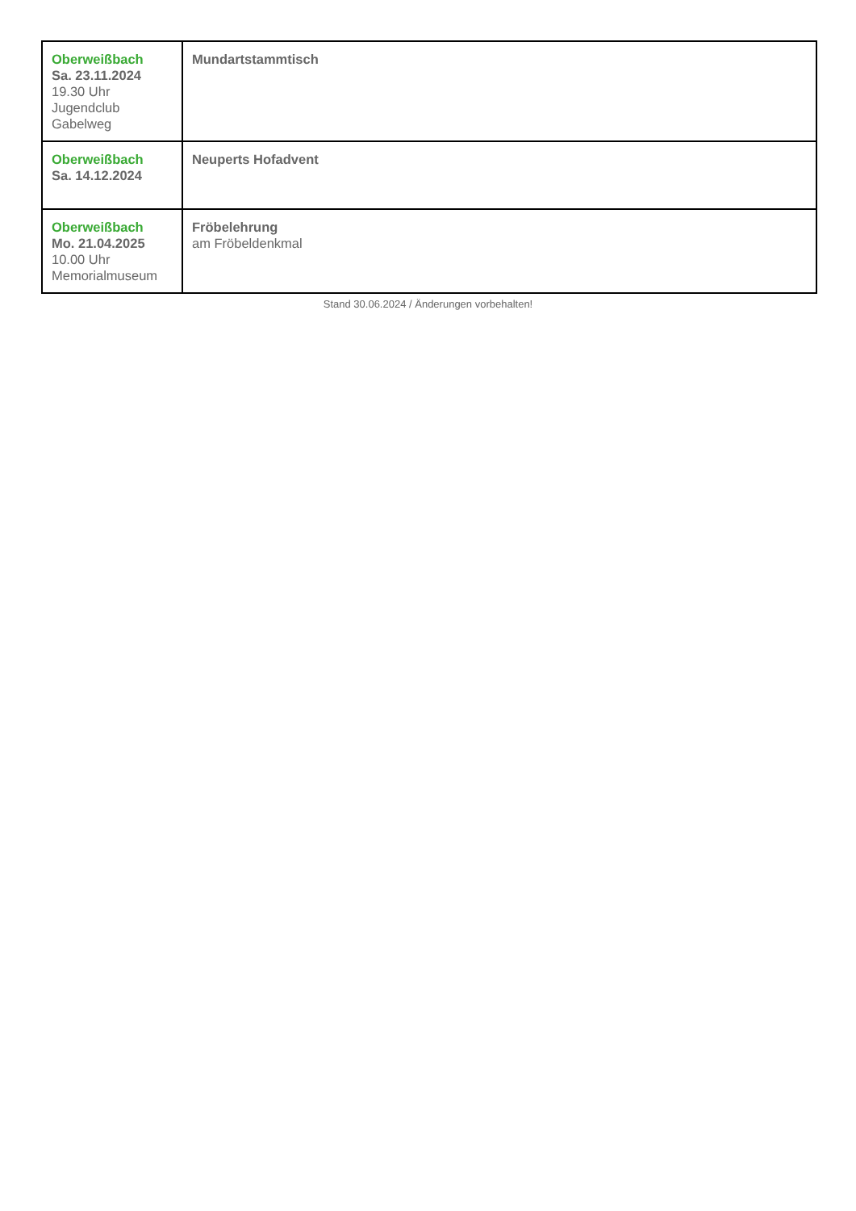| Oberweißbach Sa. 23.11.2024 19.30 Uhr Jugendclub Gabelweg | Mundartstammtisch |
| Oberweißbach Sa. 14.12.2024 | Neuperts Hofadvent |
| Oberweißbach Mo. 21.04.2025 10.00 Uhr Memorialmuseum | Fröbelehrung am Fröbeldenkmal |
Stand 30.06.2024 / Änderungen vorbehalten!